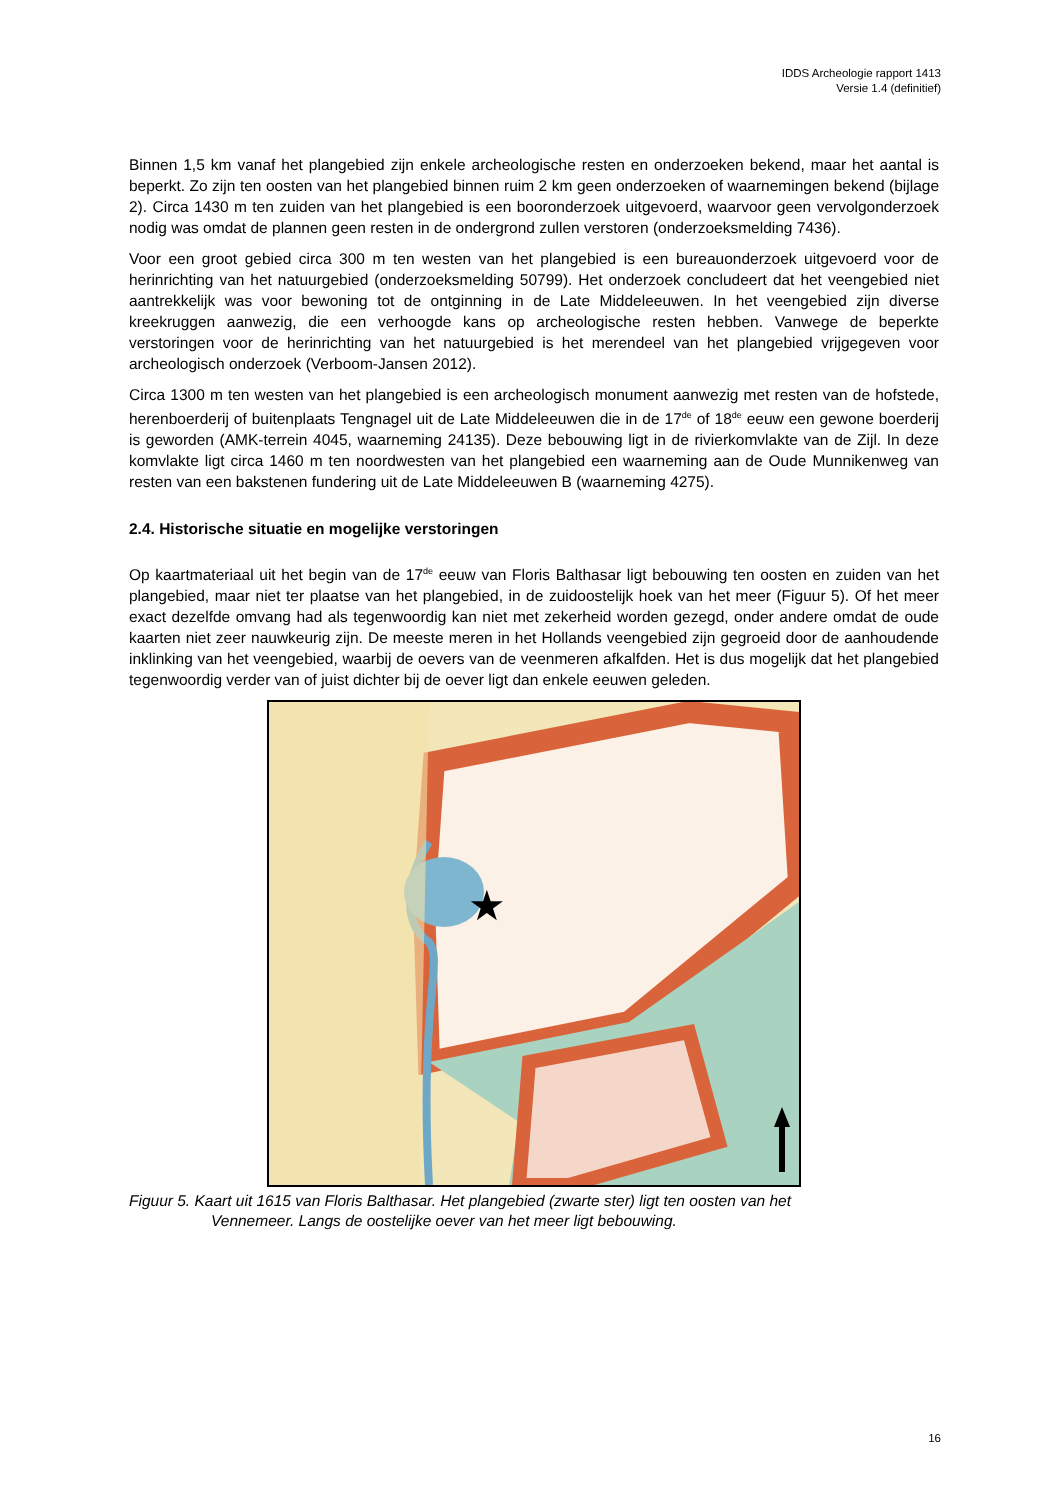IDDS Archeologie rapport 1413
Versie 1.4 (definitief)
Binnen 1,5 km vanaf het plangebied zijn enkele archeologische resten en onderzoeken bekend, maar het aantal is beperkt. Zo zijn ten oosten van het plangebied binnen ruim 2 km geen onderzoeken of waarnemingen bekend (bijlage 2). Circa 1430 m ten zuiden van het plangebied is een booronderzoek uitgevoerd, waarvoor geen vervolgonderzoek nodig was omdat de plannen geen resten in de ondergrond zullen verstoren (onderzoeksmelding 7436).
Voor een groot gebied circa 300 m ten westen van het plangebied is een bureauonderzoek uitgevoerd voor de herinrichting van het natuurgebied (onderzoeksmelding 50799). Het onderzoek concludeert dat het veengebied niet aantrekkelijk was voor bewoning tot de ontginning in de Late Middeleeuwen. In het veengebied zijn diverse kreekruggen aanwezig, die een verhoogde kans op archeologische resten hebben. Vanwege de beperkte verstoringen voor de herinrichting van het natuurgebied is het merendeel van het plangebied vrijgegeven voor archeologisch onderzoek (Verboom-Jansen 2012).
Circa 1300 m ten westen van het plangebied is een archeologisch monument aanwezig met resten van de hofstede, herenboerderij of buitenplaats Tengnagel uit de Late Middeleeuwen die in de 17<sup>de</sup> of 18<sup>de</sup> eeuw een gewone boerderij is geworden (AMK-terrein 4045, waarneming 24135). Deze bebouwing ligt in de rivierkomvlakte van de Zijl. In deze komvlakte ligt circa 1460 m ten noordwesten van het plangebied een waarneming aan de Oude Munnikenweg van resten van een bakstenen fundering uit de Late Middeleeuwen B (waarneming 4275).
2.4. Historische situatie en mogelijke verstoringen
Op kaartmateriaal uit het begin van de 17<sup>de</sup> eeuw van Floris Balthasar ligt bebouwing ten oosten en zuiden van het plangebied, maar niet ter plaatse van het plangebied, in de zuidoostelijk hoek van het meer (Figuur 5). Of het meer exact dezelfde omvang had als tegenwoordig kan niet met zekerheid worden gezegd, onder andere omdat de oude kaarten niet zeer nauwkeurig zijn. De meeste meren in het Hollands veengebied zijn gegroeid door de aanhoudende inklinking van het veengebied, waarbij de oevers van de veenmeren afkalfden. Het is dus mogelijk dat het plangebied tegenwoordig verder van of juist dichter bij de oever ligt dan enkele eeuwen geleden.
★
Figuur 5. Kaart uit 1615 van Floris Balthasar. Het plangebied (zwarte ster) ligt ten oosten van het
Vennemeer. Langs de oostelijke oever van het meer ligt bebouwing.
16